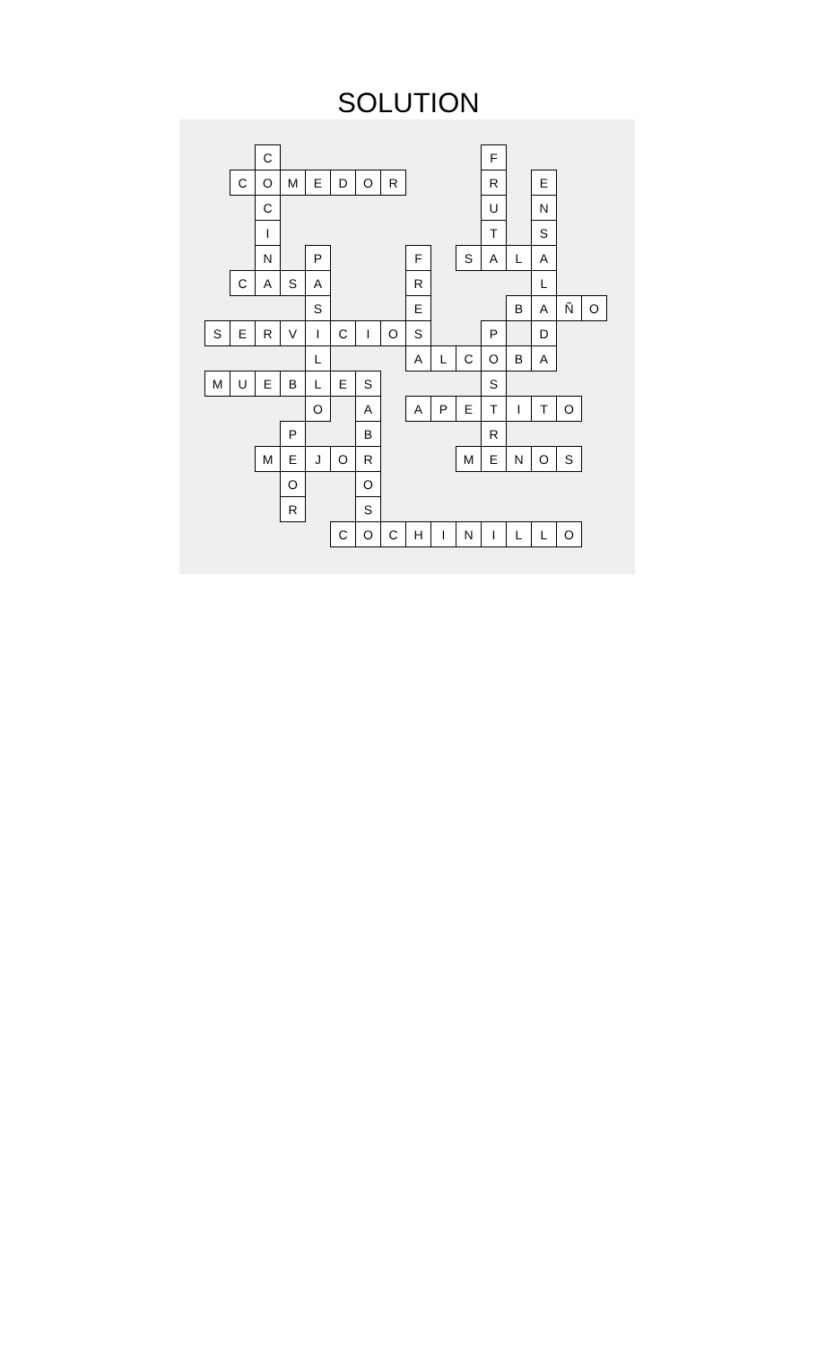SOLUTION
| | | C | | | | | | | | | F | | | | | |
| | C | O | M | E | D | O | R | | | | R | | E | | | |
| | | C | | | | | | | | | U | | N | | | |
| | | I | | | | | | | | | T | | S | | | |
| | | N | | P | | | | F | | S | A | L | A | | | |
| | C | A | S | A | | | | R | | | | | L | | | |
| | | | | S | | | | E | | | | B | A | Ñ | O | |
| S | E | R | V | I | C | I | O | S | | | P | | D | | | |
| | | | | L | | | | A | L | C | O | B | A | | | |
| M | U | E | B | L | E | S | | | | | S | | | | | |
| | | | | O | | A | | A | P | E | T | I | T | O | | |
| | | | P | | | B | | | | | R | | | | | |
| | | M | E | J | O | R | | | | M | E | N | O | S | | |
| | | | O | | | O | | | | | | | | | | |
| | | | R | | | S | | | | | | | | | | |
| | | | | | C | O | C | H | I | N | I | L | L | O | | |